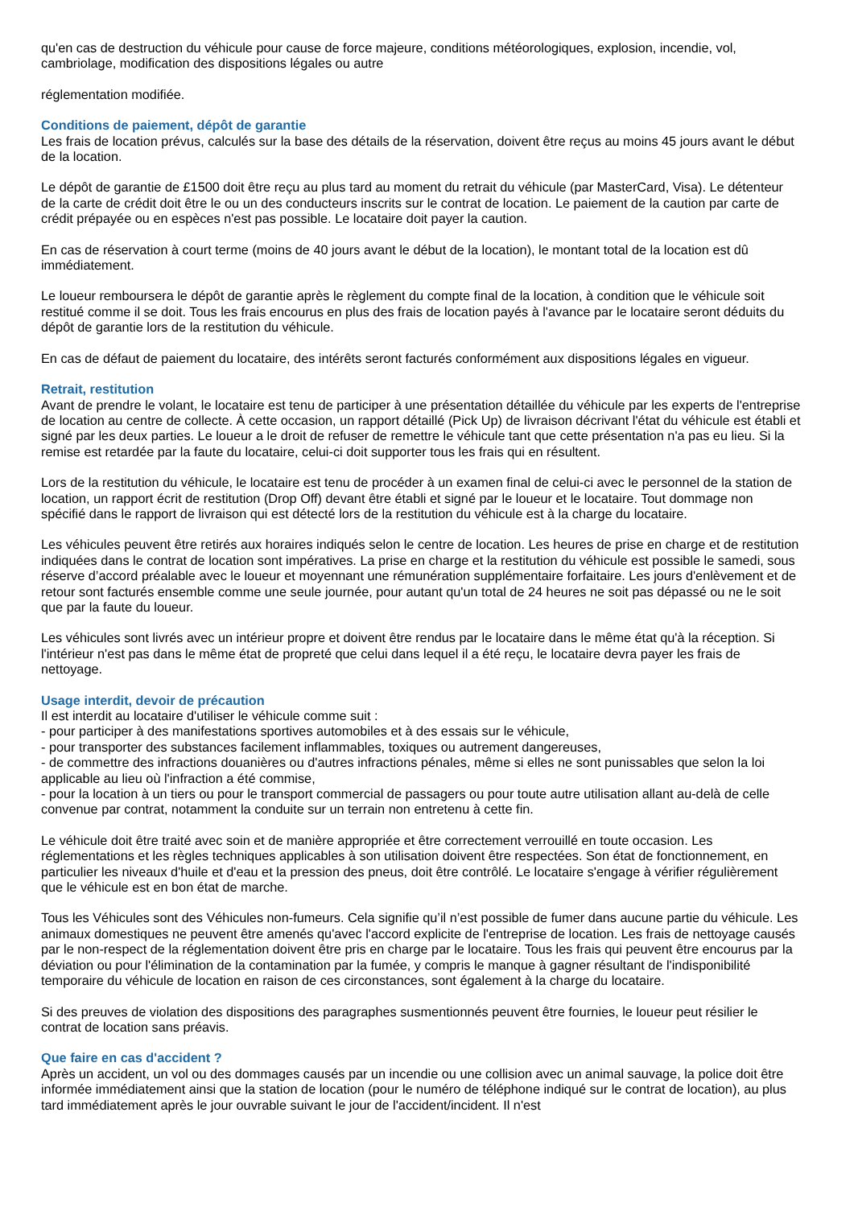qu'en cas de destruction du véhicule pour cause de force majeure, conditions météorologiques, explosion, incendie, vol, cambriolage, modification des dispositions légales ou autre
réglementation modifiée.
Conditions de paiement, dépôt de garantie
Les frais de location prévus, calculés sur la base des détails de la réservation, doivent être reçus au moins 45 jours avant le début de la location.
Le dépôt de garantie de £1500 doit être reçu au plus tard au moment du retrait du véhicule (par MasterCard, Visa). Le détenteur de la carte de crédit doit être le ou un des conducteurs inscrits sur le contrat de location. Le paiement de la caution par carte de crédit prépayée ou en espèces n'est pas possible. Le locataire doit payer la caution.
En cas de réservation à court terme (moins de 40 jours avant le début de la location), le montant total de la location est dû immédiatement.
Le loueur remboursera le dépôt de garantie après le règlement du compte final de la location, à condition que le véhicule soit restitué comme il se doit. Tous les frais encourus en plus des frais de location payés à l'avance par le locataire seront déduits du dépôt de garantie lors de la restitution du véhicule.
En cas de défaut de paiement du locataire, des intérêts seront facturés conformément aux dispositions légales en vigueur.
Retrait, restitution
Avant de prendre le volant, le locataire est tenu de participer à une présentation détaillée du véhicule par les experts de l'entreprise de location au centre de collecte. À cette occasion, un rapport détaillé (Pick Up) de livraison décrivant l'état du véhicule est établi et signé par les deux parties. Le loueur a le droit de refuser de remettre le véhicule tant que cette présentation n'a pas eu lieu. Si la remise est retardée par la faute du locataire, celui-ci doit supporter tous les frais qui en résultent.
Lors de la restitution du véhicule, le locataire est tenu de procéder à un examen final de celui-ci avec le personnel de la station de location, un rapport écrit de restitution (Drop Off) devant être établi et signé par le loueur et le locataire. Tout dommage non spécifié dans le rapport de livraison qui est détecté lors de la restitution du véhicule est à la charge du locataire.
Les véhicules peuvent être retirés aux horaires indiqués selon le centre de location. Les heures de prise en charge et de restitution indiquées dans le contrat de location sont impératives. La prise en charge et la restitution du véhicule est possible le samedi, sous réserve d’accord préalable avec le loueur et moyennant une rémunération supplémentaire forfaitaire. Les jours d'enlèvement et de retour sont facturés ensemble comme une seule journée, pour autant qu'un total de 24 heures ne soit pas dépassé ou ne le soit que par la faute du loueur.
Les véhicules sont livrés avec un intérieur propre et doivent être rendus par le locataire dans le même état qu'à la réception. Si l'intérieur n'est pas dans le même état de propreté que celui dans lequel il a été reçu, le locataire devra payer les frais de nettoyage.
Usage interdit, devoir de précaution
Il est interdit au locataire d'utiliser le véhicule comme suit :
- pour participer à des manifestations sportives automobiles et à des essais sur le véhicule,
- pour transporter des substances facilement inflammables, toxiques ou autrement dangereuses,
- de commettre des infractions douanières ou d'autres infractions pénales, même si elles ne sont punissables que selon la loi applicable au lieu où l'infraction a été commise,
- pour la location à un tiers ou pour le transport commercial de passagers ou pour toute autre utilisation allant au-delà de celle convenue par contrat, notamment la conduite sur un terrain non entretenu à cette fin.
Le véhicule doit être traité avec soin et de manière appropriée et être correctement verrouillé en toute occasion. Les réglementations et les règles techniques applicables à son utilisation doivent être respectées. Son état de fonctionnement, en particulier les niveaux d'huile et d'eau et la pression des pneus, doit être contrôlé. Le locataire s'engage à vérifier régulièrement que le véhicule est en bon état de marche.
Tous les Véhicules sont des Véhicules non-fumeurs. Cela signifie qu’il n’est possible de fumer dans aucune partie du véhicule. Les animaux domestiques ne peuvent être amenés qu'avec l'accord explicite de l'entreprise de location. Les frais de nettoyage causés par le non-respect de la réglementation doivent être pris en charge par le locataire. Tous les frais qui peuvent être encourus par la déviation ou pour l'élimination de la contamination par la fumée, y compris le manque à gagner résultant de l'indisponibilité temporaire du véhicule de location en raison de ces circonstances, sont également à la charge du locataire.
Si des preuves de violation des dispositions des paragraphes susmentionnés peuvent être fournies, le loueur peut résilier le contrat de location sans préavis.
Que faire en cas d'accident ?
Après un accident, un vol ou des dommages causés par un incendie ou une collision avec un animal sauvage, la police doit être informée immédiatement ainsi que la station de location (pour le numéro de téléphone indiqué sur le contrat de location), au plus tard immédiatement après le jour ouvrable suivant le jour de l'accident/incident. Il n'est